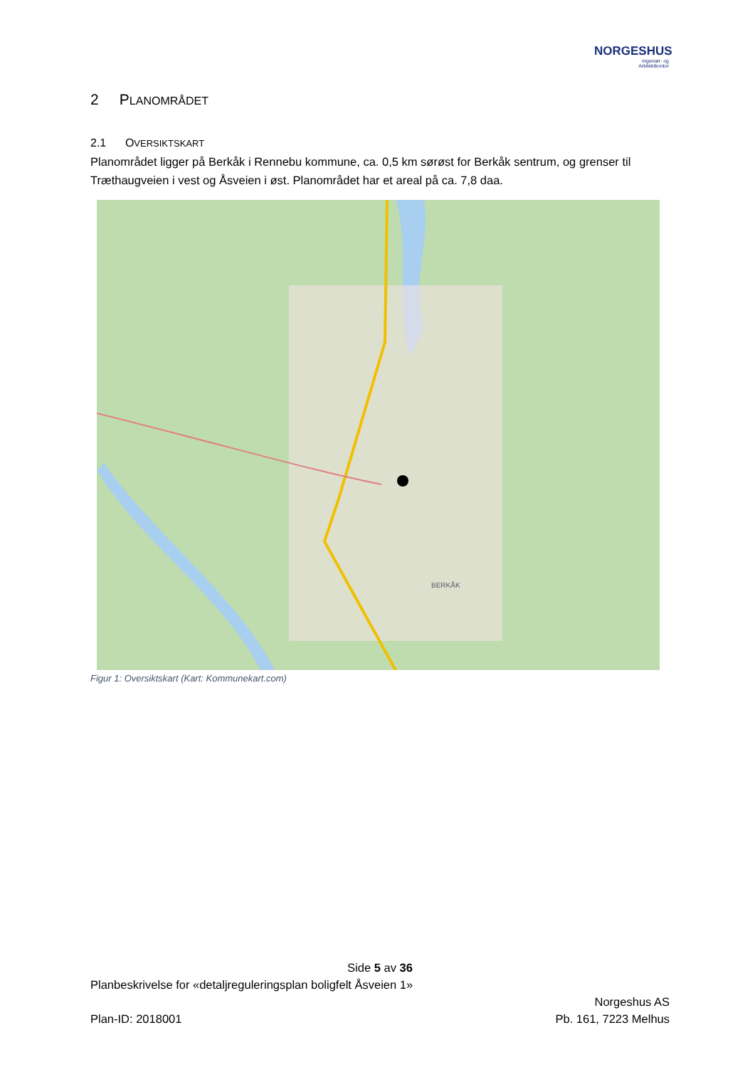NORGESHUS
Ingeniør- og
Arkitektkontor
2 PLANOMRÅDET
2.1 OVERSIKTSKART
Planområdet ligger på Berkåk i Rennebu kommune, ca. 0,5 km sørøst for Berkåk sentrum, og grenser til Træthaugveien i vest og Åsveien i øst. Planområdet har et areal på ca. 7,8 daa.
BERKÅK
Figur 1: Oversiktskart (Kart: Kommunekart.com)
Side 5 av 36
Planbeskrivelse for «detaljreguleringsplan boligfelt Åsveien 1»
Norgeshus AS
Plan-ID: 2018001 Pb. 161, 7223 Melhus